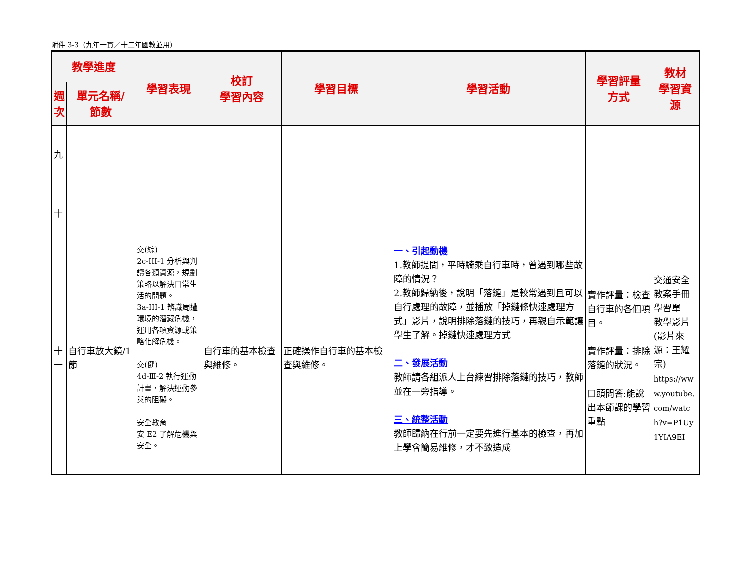附件 3-3（九年一貫／十二年國教並用）
| 教學進度 | | 學習表現 | 校訂 學習內容 | 學習目標 | 學習活動 | 學習評量 方式 | 教材 學習資 源 |
| --- | --- | --- | --- | --- | --- | --- | --- |
| 週 次 | 單元名稱/ 節數 | | | | | | |
| 九 | | | | | | | |
| 十 | | | | | | | |
| 十一 | 自行車放大鏡/1 節 | 交(綜) 2c-III-1 分析與判讀各類資源，規劃策略以解決日常生活的問題。 3a-III-1 辨識周遭環境的潛藏危機，運用各項資源或策略化解危機。 交(健) 4d-Ⅲ-2 執行運動計畫，解決運動參與的阻礙。 安全教育 安 E2 了解危機與安全。 | 自行車的基本檢查與維修。 | 正確操作自行車的基本檢查與維修。 | 一、引起動機 1.教師提問，平時騎乘自行車時，曾遇到哪些故障的情況？ 2.教師歸納後，說明「落鏈」是較常遇到且可以自行處理的故障，並播放「掉鏈條快速處理方式」影片，說明排除落鏈的技巧，再親自示範讓學生了解。掉鏈快速處理方式 二、發展活動 教師請各組派人上台練習排除落鏈的技巧，教師並在一旁指導。 三、統整活動 教師歸納在行前一定要先進行基本的檢查，再加上學會簡易維修，才不致造成 | 實作評量：檢查自行車的各個項目。 實作評量：排除落鏈的狀況。 口頭問答:能說出本節課的學習重點 | 交通安全教案手冊 學習單 教學影片(影片來源：王耀宗) https://www.youtube.com/watch?v=P1Uy1YIA9EI |